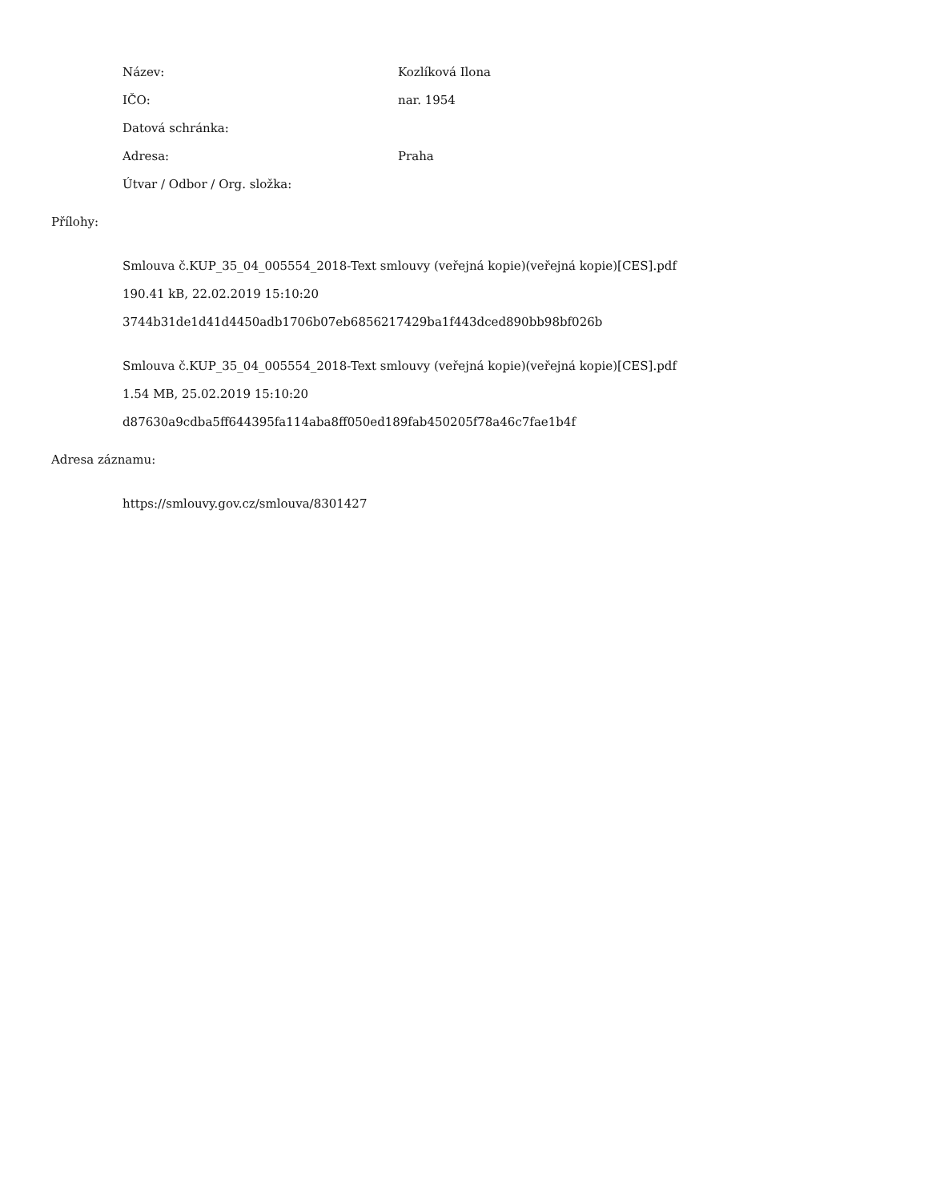Název: Kozlíková Ilona
IČO: nar. 1954
Datová schránka:
Adresa: Praha
Útvar / Odbor / Org. složka:
Přílohy:
Smlouva č.KUP_35_04_005554_2018-Text smlouvy (veřejná kopie)(veřejná kopie)[CES].pdf
190.41 kB, 22.02.2019 15:10:20
3744b31de1d41d4450adb1706b07eb6856217429ba1f443dced890bb98bf026b
Smlouva č.KUP_35_04_005554_2018-Text smlouvy (veřejná kopie)(veřejná kopie)[CES].pdf
1.54 MB, 25.02.2019 15:10:20
d87630a9cdba5ff644395fa114aba8ff050ed189fab450205f78a46c7fae1b4f
Adresa záznamu:
https://smlouvy.gov.cz/smlouva/8301427